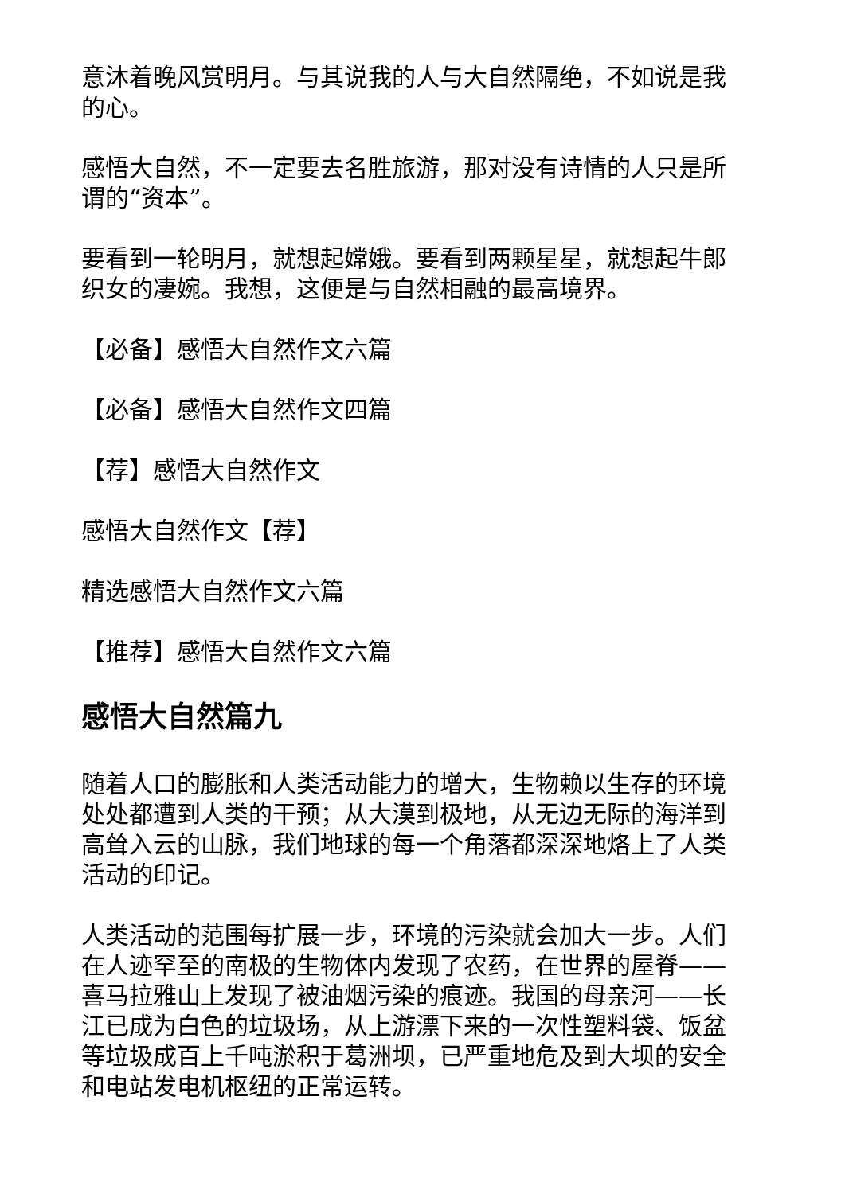意沐着晚风赏明月。与其说我的人与大自然隔绝，不如说是我的心。
感悟大自然，不一定要去名胜旅游，那对没有诗情的人只是所谓的“资本”。
要看到一轮明月，就想起嫦娥。要看到两颗星星，就想起牛郎织女的凄婉。我想，这便是与自然相融的最高境界。
【必备】感悟大自然作文六篇
【必备】感悟大自然作文四篇
【荐】感悟大自然作文
感悟大自然作文【荐】
精选感悟大自然作文六篇
【推荐】感悟大自然作文六篇
感悟大自然篇九
随着人口的膨胀和人类活动能力的增大，生物赖以生存的环境处处都遭到人类的干预；从大漠到极地，从无边无际的海洋到高耸入云的山脉，我们地球的每一个角落都深深地烙上了人类活动的印记。
人类活动的范围每扩展一步，环境的污染就会加大一步。人们在人迹罕至的南极的生物体内发现了农药，在世界的屋脊——喜马拉雅山上发现了被油烟污染的痕迹。我国的母亲河——长江已成为白色的垃圾场，从上游漂下来的一次性塑料袋、饭盆等垃圾成百上千吨淤积于葛洲坝，已严重地危及到大坝的安全和电站发电机枢纽的正常运转。